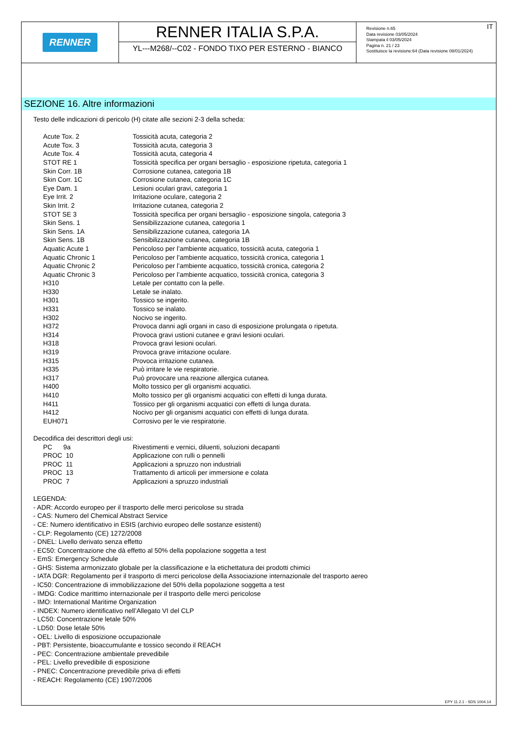RENNER
RENNER ITALIA S.P.A.
YL---M268/--C02 - FONDO TIXO PER ESTERNO - BIANCO
IT Revisione n.65
Data revisione 03/05/2024
Stampata il 03/05/2024
Pagina n. 21 / 23
Sostituisce la revisione:64 (Data revisione 08/01/2024)
SEZIONE 16. Altre informazioni
Testo delle indicazioni di pericolo (H) citate alle sezioni 2-3 della scheda:
| Acute Tox. 2 | Tossicità acuta, categoria 2 |
| Acute Tox. 3 | Tossicità acuta, categoria 3 |
| Acute Tox. 4 | Tossicità acuta, categoria 4 |
| STOT RE 1 | Tossicità specifica per organi bersaglio - esposizione ripetuta, categoria 1 |
| Skin Corr. 1B | Corrosione cutanea, categoria 1B |
| Skin Corr. 1C | Corrosione cutanea, categoria 1C |
| Eye Dam. 1 | Lesioni oculari gravi, categoria 1 |
| Eye Irrit. 2 | Irritazione oculare, categoria 2 |
| Skin Irrit. 2 | Irritazione cutanea, categoria 2 |
| STOT SE 3 | Tossicità specifica per organi bersaglio - esposizione singola, categoria 3 |
| Skin Sens. 1 | Sensibilizzazione cutanea, categoria 1 |
| Skin Sens. 1A | Sensibilizzazione cutanea, categoria 1A |
| Skin Sens. 1B | Sensibilizzazione cutanea, categoria 1B |
| Aquatic Acute 1 | Pericoloso per l’ambiente acquatico, tossicità acuta, categoria 1 |
| Aquatic Chronic 1 | Pericoloso per l’ambiente acquatico, tossicità cronica, categoria 1 |
| Aquatic Chronic 2 | Pericoloso per l’ambiente acquatico, tossicità cronica, categoria 2 |
| Aquatic Chronic 3 | Pericoloso per l’ambiente acquatico, tossicità cronica, categoria 3 |
| H310 | Letale per contatto con la pelle. |
| H330 | Letale se inalato. |
| H301 | Tossico se ingerito. |
| H331 | Tossico se inalato. |
| H302 | Nocivo se ingerito. |
| H372 | Provoca danni agli organi in caso di esposizione prolungata o ripetuta. |
| H314 | Provoca gravi ustioni cutanee e gravi lesioni oculari. |
| H318 | Provoca gravi lesioni oculari. |
| H319 | Provoca grave irritazione oculare. |
| H315 | Provoca irritazione cutanea. |
| H335 | Può irritare le vie respiratorie. |
| H317 | Può provocare una reazione allergica cutanea. |
| H400 | Molto tossico per gli organismi acquatici. |
| H410 | Molto tossico per gli organismi acquatici con effetti di lunga durata. |
| H411 | Tossico per gli organismi acquatici con effetti di lunga durata. |
| H412 | Nocivo per gli organismi acquatici con effetti di lunga durata. |
| EUH071 | Corrosivo per le vie respiratorie. |
Decodifica dei descrittori degli usi:
| PC 9a | Rivestimenti e vernici, diluenti, soluzioni decapanti |
| PROC 10 | Applicazione con rulli o pennelli |
| PROC 11 | Applicazioni a spruzzo non industriali |
| PROC 13 | Trattamento di articoli per immersione e colata |
| PROC 7 | Applicazioni a spruzzo industriali |
LEGENDA:
- ADR: Accordo europeo per il trasporto delle merci pericolose su strada
- CAS: Numero del Chemical Abstract Service
- CE: Numero identificativo in ESIS (archivio europeo delle sostanze esistenti)
- CLP: Regolamento (CE) 1272/2008
- DNEL: Livello derivato senza effetto
- EC50: Concentrazione che dà effetto al 50% della popolazione soggetta a test
- EmS: Emergency Schedule
- GHS: Sistema armonizzato globale per la classificazione e la etichettatura dei prodotti chimici
- IATA DGR: Regolamento per il trasporto di merci pericolose della Associazione internazionale del trasporto aereo
- IC50: Concentrazione di immobilizzazione del 50% della popolazione soggetta a test
- IMDG: Codice marittimo internazionale per il trasporto delle merci pericolose
- IMO: International Maritime Organization
- INDEX: Numero identificativo nell’Allegato VI del CLP
- LC50: Concentrazione letale 50%
- LD50: Dose letale 50%
- OEL: Livello di esposizione occupazionale
- PBT: Persistente, bioaccumulante e tossico secondo il REACH
- PEC: Concentrazione ambientale prevedibile
- PEL: Livello prevedibile di esposizione
- PNEC: Concentrazione prevedibile priva di effetti
- REACH: Regolamento (CE) 1907/2006
EPY 11.2.1 - SDS 1004.14